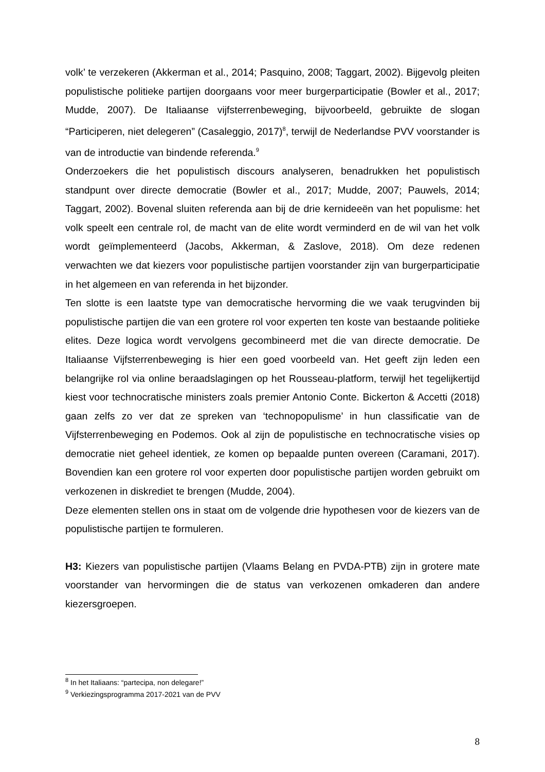volk’ te verzekeren (Akkerman et al., 2014; Pasquino, 2008; Taggart, 2002). Bijgevolg pleiten populistische politieke partijen doorgaans voor meer burgerparticipatie (Bowler et al., 2017; Mudde, 2007). De Italiaanse vijfsterrenbeweging, bijvoorbeeld, gebruikte de slogan “Participeren, niet delegeren” (Casaleggio, 2017)<sup>8</sup>, terwijl de Nederlandse PVV voorstander is van de introductie van bindende referenda.<sup>9</sup>
Onderzoekers die het populistisch discours analyseren, benadrukken het populistisch standpunt over directe democratie (Bowler et al., 2017; Mudde, 2007; Pauwels, 2014; Taggart, 2002). Bovenal sluiten referenda aan bij de drie kernideeën van het populisme: het volk speelt een centrale rol, de macht van de elite wordt verminderd en de wil van het volk wordt geïmplementeerd (Jacobs, Akkerman, & Zaslove, 2018). Om deze redenen verwachten we dat kiezers voor populistische partijen voorstander zijn van burgerparticipatie in het algemeen en van referenda in het bijzonder.
Ten slotte is een laatste type van democratische hervorming die we vaak terugvinden bij populistische partijen die van een grotere rol voor experten ten koste van bestaande politieke elites. Deze logica wordt vervolgens gecombineerd met die van directe democratie. De Italiaanse Vijfsterrenbeweging is hier een goed voorbeeld van. Het geeft zijn leden een belangrijke rol via online beraadslagingen op het Rousseau-platform, terwijl het tegelijkertijd kiest voor technocratische ministers zoals premier Antonio Conte. Bickerton & Accetti (2018) gaan zelfs zo ver dat ze spreken van ‘technopopulisme’ in hun classificatie van de Vijfsterrenbeweging en Podemos. Ook al zijn de populistische en technocratische visies op democratie niet geheel identiek, ze komen op bepaalde punten overeen (Caramani, 2017). Bovendien kan een grotere rol voor experten door populistische partijen worden gebruikt om verkozenen in diskrediet te brengen (Mudde, 2004).
Deze elementen stellen ons in staat om de volgende drie hypothesen voor de kiezers van de populistische partijen te formuleren.
H3: Kiezers van populistische partijen (Vlaams Belang en PVDA-PTB) zijn in grotere mate voorstander van hervormingen die de status van verkozenen omkaderen dan andere kiezersgroepen.
<sup>8</sup> In het Italiaans: “partecipa, non delegare!”
<sup>9</sup> Verkiezingsprogramma 2017-2021 van de PVV
8